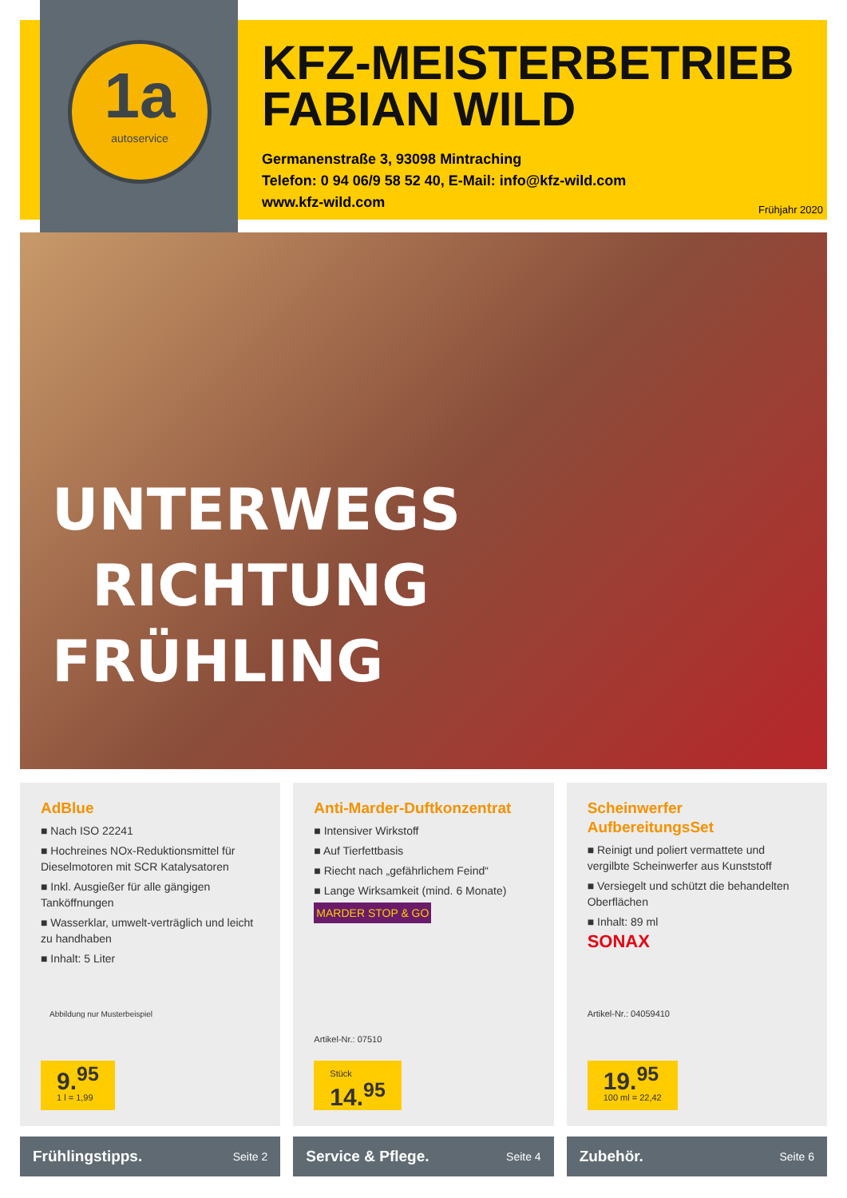1a
autoservice
KFZ-MEISTERBETRIEB
FABIAN WILD
Germanenstraße 3, 93098 Mintraching
Telefon: 0 94 06/9 58 52 40, E-Mail: info@kfz-wild.com
www.kfz-wild.com
Frühjahr 2020
UNTERWEGS
RICHTUNG
FRÜHLING
AdBlue
■ Nach ISO 22241
■ Hochreines NOx-Reduktionsmittel für Dieselmotoren mit SCR Katalysatoren
■ Inkl. Ausgießer für alle gängigen Tanköffnungen
■ Wasserklar, umwelt-verträglich und leicht zu handhaben
■ Inhalt: 5 Liter
Abbildung nur Musterbeispiel
9.<sup>95</sup>
1 l = 1,99
Anti-Marder-Duftkonzentrat
■ Intensiver Wirkstoff
■ Auf Tierfettbasis
■ Riecht nach „gefährlichem Feind“
■ Lange Wirksamkeit (mind. 6 Monate)
MARDER STOP & GO
Artikel-Nr.: 07510
Stück
14.<sup>95</sup>
Scheinwerfer AufbereitungsSet
■ Reinigt und poliert vermattete und vergilbte Scheinwerfer aus Kunststoff
■ Versiegelt und schützt die behandelten Oberflächen
■ Inhalt: 89 ml
SONAX
Artikel-Nr.: 04059410
19.<sup>95</sup>
100 ml = 22,42
Frühlingstipps. Seite 2
Service & Pflege. Seite 4
Zubehör. Seite 6